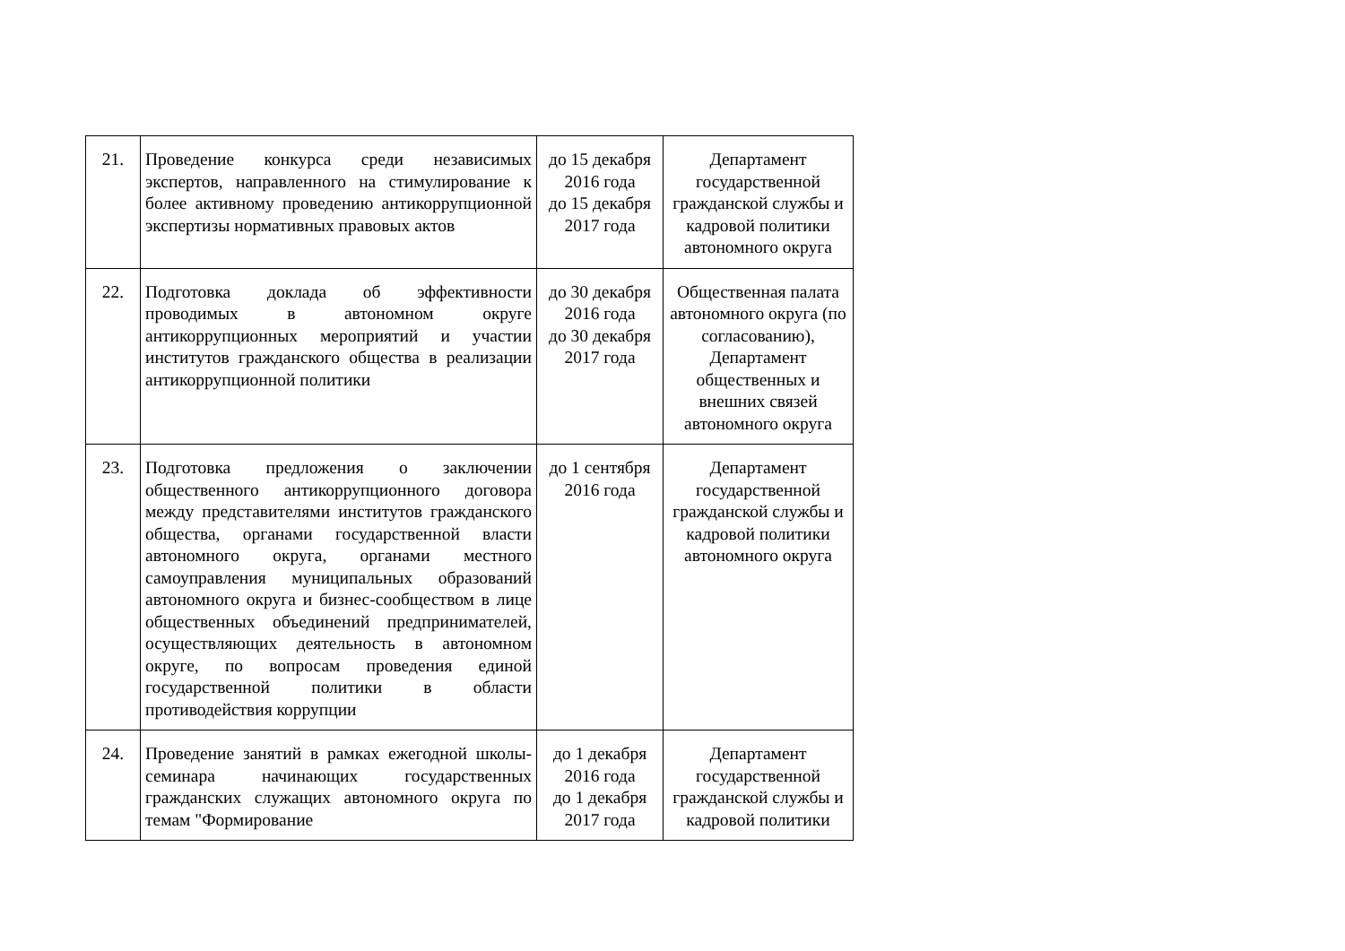| 21. | Проведение конкурса среди независимых экспертов, направленного на стимулирование к более активному проведению антикоррупционной экспертизы нормативных правовых актов | до 15 декабря 2016 года до 15 декабря 2017 года | Департамент государственной гражданской службы и кадровой политики автономного округа |
| 22. | Подготовка доклада об эффективности проводимых в автономном округе антикоррупционных мероприятий и участии институтов гражданского общества в реализации антикоррупционной политики | до 30 декабря 2016 года до 30 декабря 2017 года | Общественная палата автономного округа (по согласованию), Департамент общественных и внешних связей автономного округа |
| 23. | Подготовка предложения о заключении общественного антикоррупционного договора между представителями институтов гражданского общества, органами государственной власти автономного округа, органами местного самоуправления муниципальных образований автономного округа и бизнес-сообществом в лице общественных объединений предпринимателей, осуществляющих деятельность в автономном округе, по вопросам проведения единой государственной политики в области противодействия коррупции | до 1 сентября 2016 года | Департамент государственной гражданской службы и кадровой политики автономного округа |
| 24. | Проведение занятий в рамках ежегодной школы-семинара начинающих государственных гражданских служащих автономного округа по темам "Формирование | до 1 декабря 2016 года до 1 декабря 2017 года | Департамент государственной гражданской службы и кадровой политики |